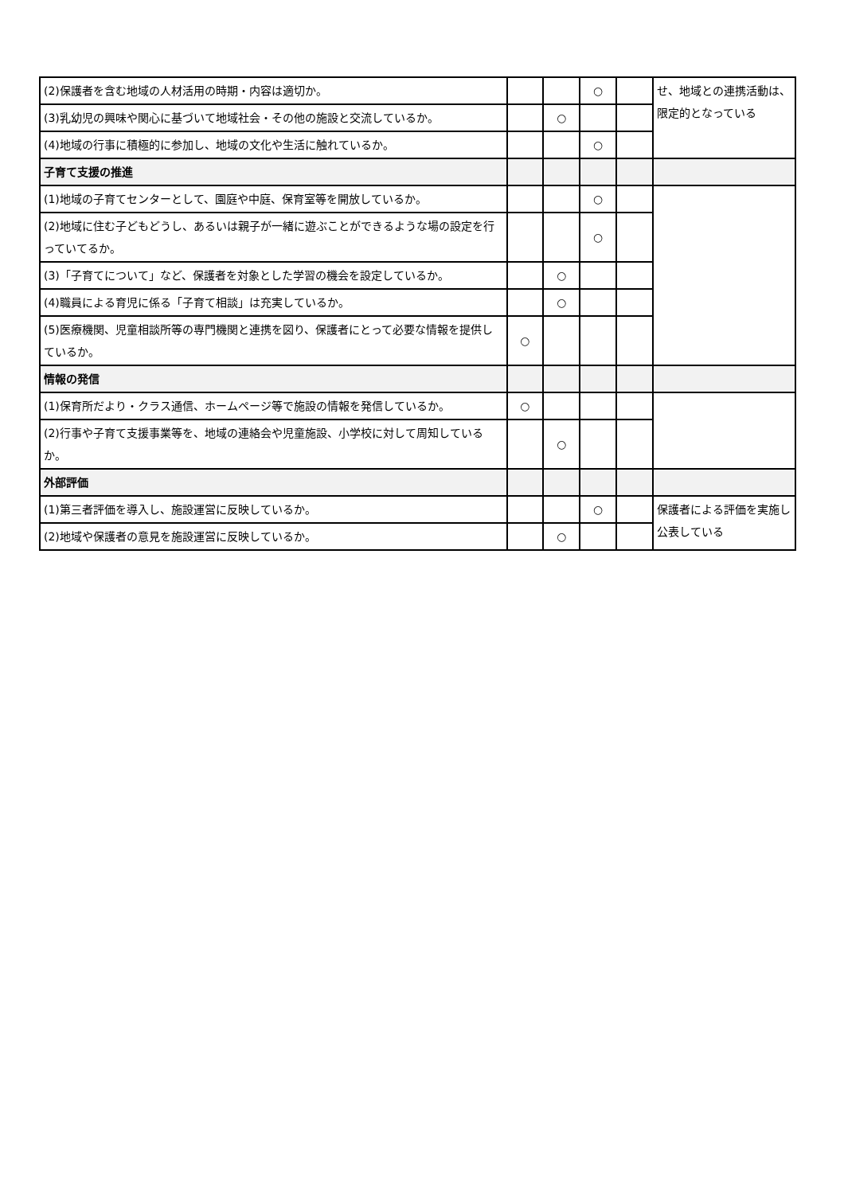| (2)保護者を含む地域の人材活用の時期・内容は適切か。 | | | ○ | | せ、地域との連携活動は、限定的となっている |
| (3)乳幼児の興味や関心に基づいて地域社会・その他の施設と交流しているか。 | | ○ | | | |
| (4)地域の行事に積極的に参加し、地域の文化や生活に触れているか。 | | | ○ | | |
| 子育て支援の推進 | | | | | |
| (1)地域の子育てセンターとして、園庭や中庭、保育室等を開放しているか。 | | | ○ | | |
| (2)地域に住む子どもどうし、あるいは親子が一緒に遊ぶことができるような場の設定を行っていてるか。 | | | ○ | | |
| (3)「子育てについて」など、保護者を対象とした学習の機会を設定しているか。 | | ○ | | | |
| (4)職員による育児に係る「子育て相談」は充実しているか。 | | ○ | | | |
| (5)医療機関、児童相談所等の専門機関と連携を図り、保護者にとって必要な情報を提供しているか。 | ○ | | | | |
| 情報の発信 | | | | | |
| (1)保育所だより・クラス通信、ホームページ等で施設の情報を発信しているか。 | ○ | | | | |
| (2)行事や子育て支援事業等を、地域の連絡会や児童施設、小学校に対して周知しているか。 | | ○ | | | |
| 外部評価 | | | | | |
| (1)第三者評価を導入し、施設運営に反映しているか。 | | | ○ | | 保護者による評価を実施し公表している |
| (2)地域や保護者の意見を施設運営に反映しているか。 | | ○ | | | |